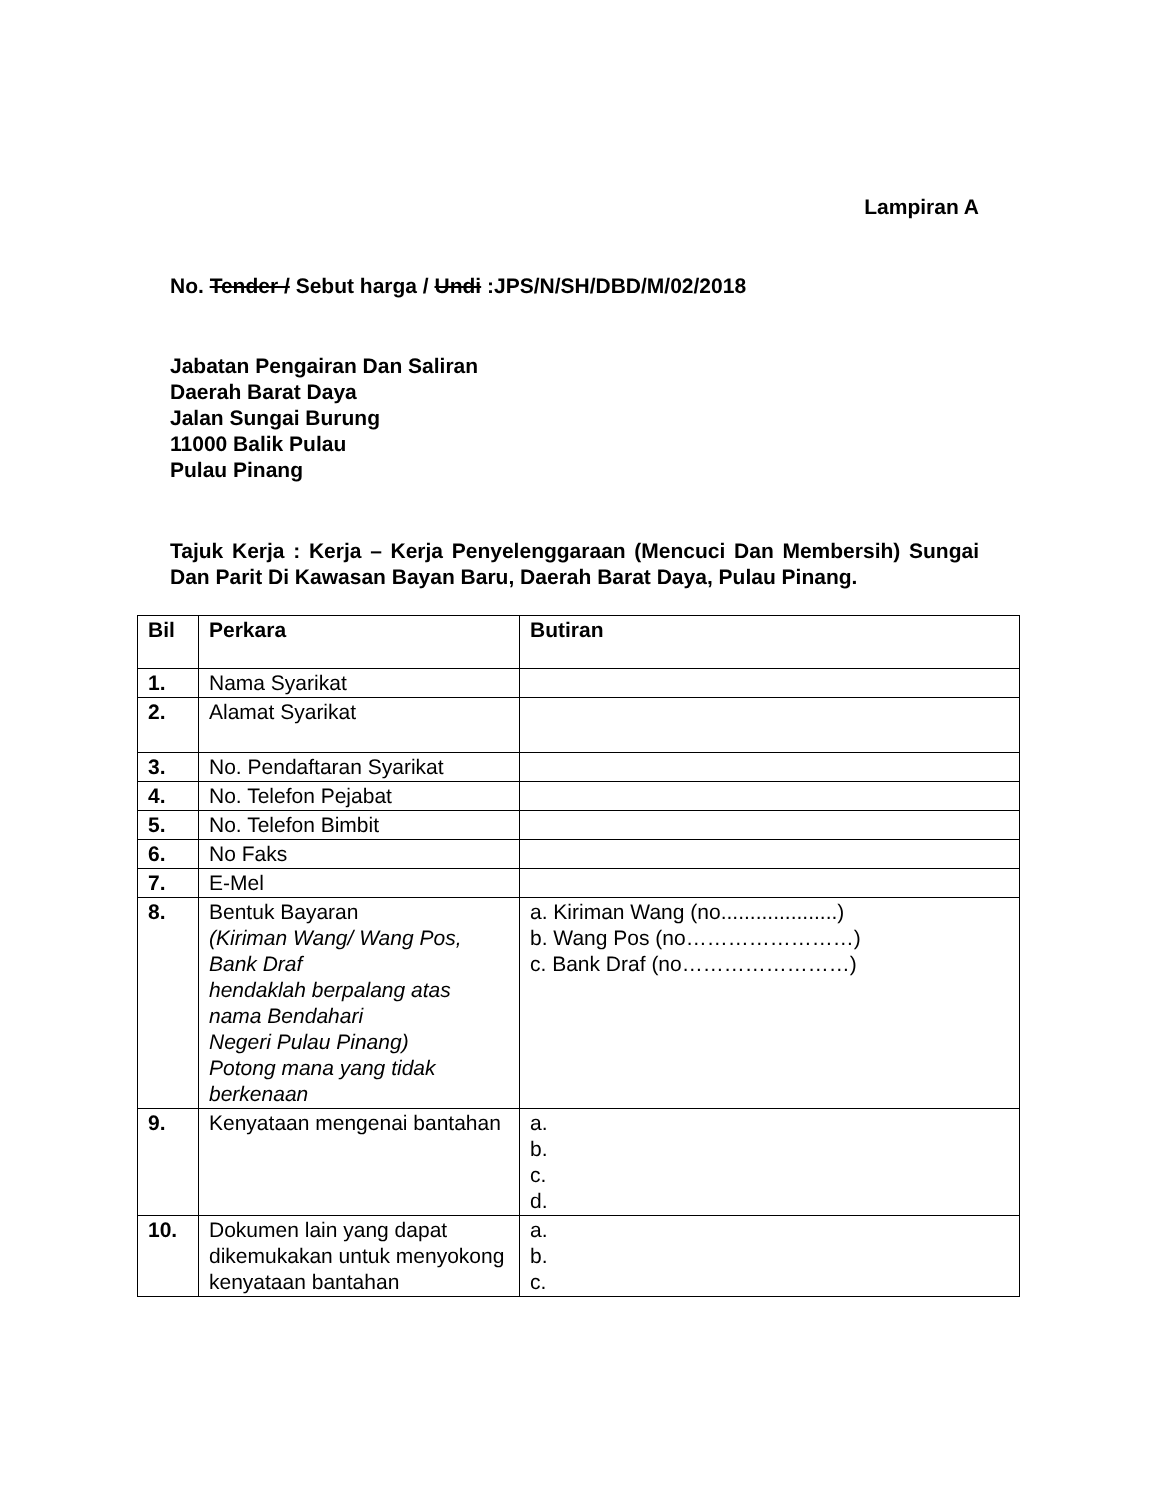Lampiran A
No. Tender / Sebut harga / Undi :JPS/N/SH/DBD/M/02/2018
Jabatan Pengairan Dan Saliran
Daerah Barat Daya
Jalan Sungai Burung
11000 Balik Pulau
Pulau Pinang
Tajuk Kerja : Kerja – Kerja Penyelenggaraan (Mencuci Dan Membersih) Sungai Dan Parit Di Kawasan Bayan Baru, Daerah Barat Daya, Pulau Pinang.
| Bil | Perkara | Butiran |
| 1. | Nama Syarikat | |
| 2. | Alamat Syarikat | |
| 3. | No. Pendaftaran Syarikat | |
| 4. | No. Telefon Pejabat | |
| 5. | No. Telefon Bimbit | |
| 6. | No Faks | |
| 7. | E-Mel | |
| 8. | Bentuk Bayaran (Kiriman Wang/ Wang Pos, Bank Draf hendaklah berpalang atas nama Bendahari Negeri Pulau Pinang) Potong mana yang tidak berkenaan | a. Kiriman Wang (no....................) b. Wang Pos (no……………………) c. Bank Draf (no……………………) |
| 9. | Kenyataan mengenai bantahan | a. b. c. d. |
| 10. | Dokumen lain yang dapat dikemukakan untuk menyokong kenyataan bantahan | a. b. c. |